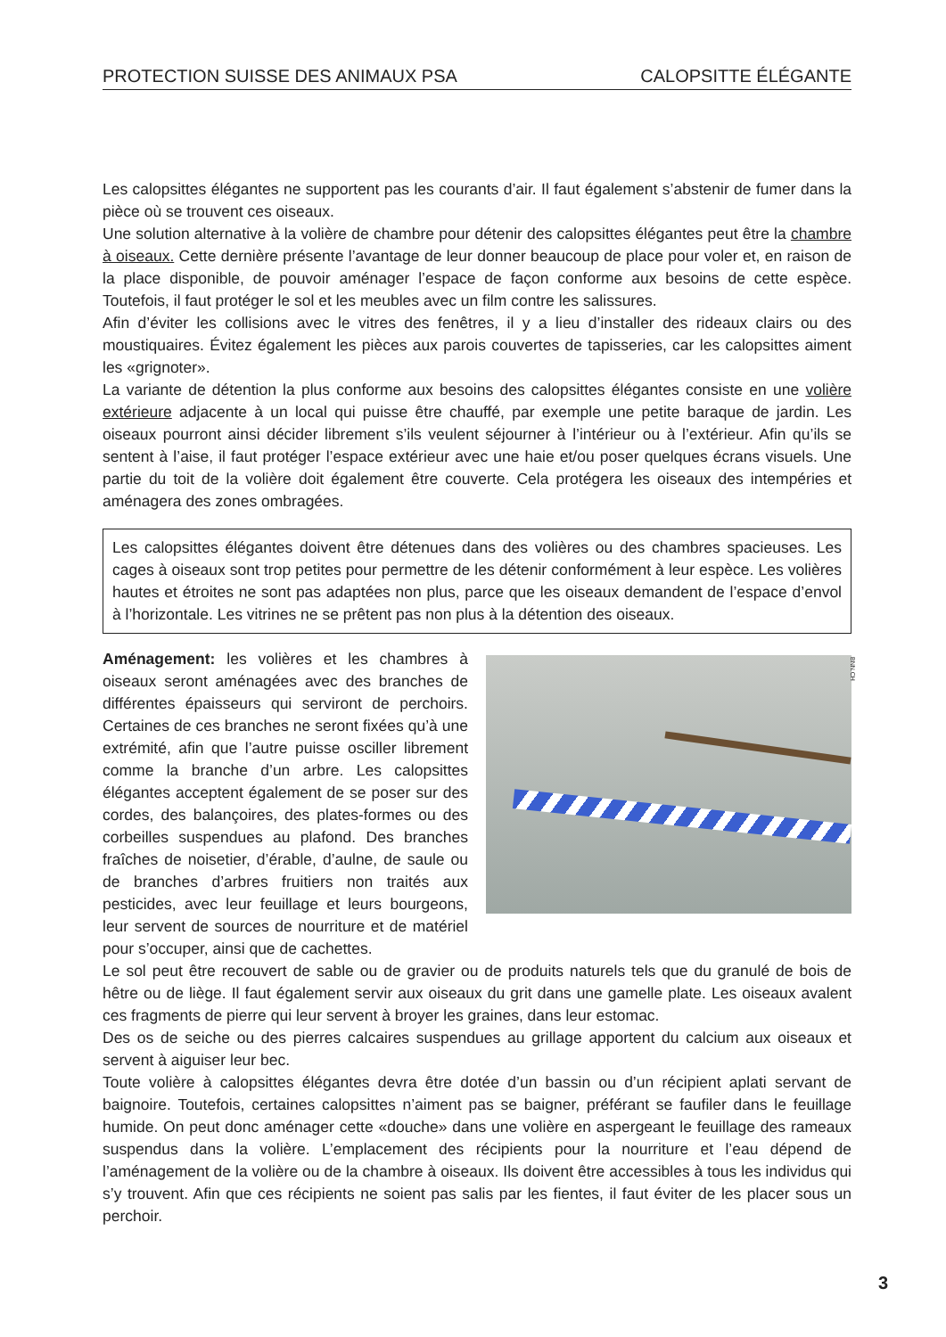PROTECTION SUISSE DES ANIMAUX PSA CALOPSITTE ÉLÉGANTE
Les calopsittes élégantes ne supportent pas les courants d’air. Il faut également s’abstenir de fumer dans la pièce où se trouvent ces oiseaux.
Une solution alternative à la volière de chambre pour détenir des calopsittes élégantes peut être la chambre à oiseaux. Cette dernière présente l’avantage de leur donner beaucoup de place pour voler et, en raison de la place disponible, de pouvoir aménager l’espace de façon conforme aux besoins de cette espèce. Toutefois, il faut protéger le sol et les meubles avec un film contre les salissures.
Afin d’éviter les collisions avec le vitres des fenêtres, il y a lieu d’installer des rideaux clairs ou des moustiquaires. Évitez également les pièces aux parois couvertes de tapisseries, car les calopsittes aiment les «grignoter».
La variante de détention la plus conforme aux besoins des calopsittes élégantes consiste en une volière extérieure adjacente à un local qui puisse être chauffé, par exemple une petite baraque de jardin. Les oiseaux pourront ainsi décider librement s’ils veulent séjourner à l’intérieur ou à l’extérieur. Afin qu’ils se sentent à l’aise, il faut protéger l’espace extérieur avec une haie et/ou poser quelques écrans visuels. Une partie du toit de la volière doit également être couverte. Cela protégera les oiseaux des intempéries et aménagera des zones ombragées.
Les calopsittes élégantes doivent être détenues dans des volières ou des chambres spacieuses. Les cages à oiseaux sont trop petites pour permettre de les détenir conformément à leur espèce. Les volières hautes et étroites ne sont pas adaptées non plus, parce que les oiseaux demandent de l’espace d’envol à l’horizontale. Les vitrines ne se prêtent pas non plus à la détention des oiseaux.
BNN.CH
Aménagement: les volières et les chambres à oiseaux seront aménagées avec des branches de différentes épaisseurs qui serviront de perchoirs. Certaines de ces branches ne seront fixées qu’à une extrémité, afin que l’autre puisse osciller librement comme la branche d’un arbre. Les calopsittes élégantes acceptent également de se poser sur des cordes, des balançoires, des plates-formes ou des corbeilles suspendues au plafond. Des branches fraîches de noisetier, d’érable, d’aulne, de saule ou de branches d’arbres fruitiers non traités aux pesticides, avec leur feuillage et leurs bourgeons, leur servent de sources de nourriture et de matériel pour s’occuper, ainsi que de cachettes.
Le sol peut être recouvert de sable ou de gravier ou de produits naturels tels que du granulé de bois de hêtre ou de liège. Il faut également servir aux oiseaux du grit dans une gamelle plate. Les oiseaux avalent ces fragments de pierre qui leur servent à broyer les graines, dans leur estomac.
Des os de seiche ou des pierres calcaires suspendues au grillage apportent du calcium aux oiseaux et servent à aiguiser leur bec.
Toute volière à calopsittes élégantes devra être dotée d’un bassin ou d’un récipient aplati servant de baignoire. Toutefois, certaines calopsittes n’aiment pas se baigner, préférant se faufiler dans le feuillage humide. On peut donc aménager cette «douche» dans une volière en aspergeant le feuillage des rameaux suspendus dans la volière. L’emplacement des récipients pour la nourriture et l’eau dépend de l’aménagement de la volière ou de la chambre à oiseaux. Ils doivent être accessibles à tous les individus qui s’y trouvent. Afin que ces récipients ne soient pas salis par les fientes, il faut éviter de les placer sous un perchoir.
3